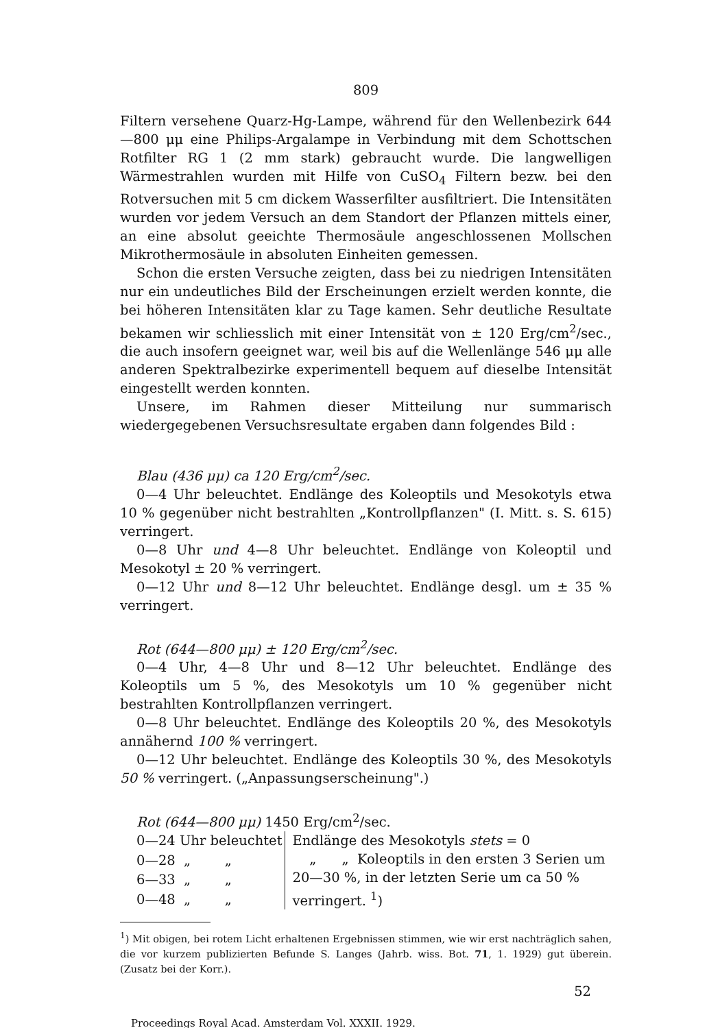809
Filtern versehene Quarz-Hg-Lampe, während für den Wellenbezirk 644—800 μμ eine Philips-Argalampe in Verbindung mit dem Schottschen Rotfilter RG 1 (2 mm stark) gebraucht wurde. Die langwelligen Wärmestrahlen wurden mit Hilfe von CuSO<sub>4</sub> Filtern bezw. bei den Rotversuchen mit 5 cm dickem Wasserfilter ausfiltriert. Die Intensitäten wurden vor jedem Versuch an dem Standort der Pflanzen mittels einer, an eine absolut geeichte Thermosäule angeschlossenen Mollschen Mikrothermosäule in absoluten Einheiten gemessen.
Schon die ersten Versuche zeigten, dass bei zu niedrigen Intensitäten nur ein undeutliches Bild der Erscheinungen erzielt werden konnte, die bei höheren Intensitäten klar zu Tage kamen. Sehr deutliche Resultate bekamen wir schliesslich mit einer Intensität von ± 120 Erg/cm<sup>2</sup>/sec., die auch insofern geeignet war, weil bis auf die Wellenlänge 546 μμ alle anderen Spektralbezirke experimentell bequem auf dieselbe Intensität eingestellt werden konnten.
Unsere, im Rahmen dieser Mitteilung nur summarisch wiedergegebenen Versuchsresultate ergaben dann folgendes Bild :
Blau (436 μμ) ca 120 Erg/cm<sup>2</sup>/sec.
0—4 Uhr beleuchtet. Endlänge des Koleoptils und Mesokotyls etwa 10 % gegenüber nicht bestrahlten „Kontrollpflanzen" (I. Mitt. s. S. 615) verringert.
0—8 Uhr und 4—8 Uhr beleuchtet. Endlänge von Koleoptil und Mesokotyl ± 20 % verringert.
0—12 Uhr und 8—12 Uhr beleuchtet. Endlänge desgl. um ± 35 % verringert.
Rot (644—800 μμ) ± 120 Erg/cm<sup>2</sup>/sec.
0—4 Uhr, 4—8 Uhr und 8—12 Uhr beleuchtet. Endlänge des Koleoptils um 5 %, des Mesokotyls um 10 % gegenüber nicht bestrahlten Kontrollpflanzen verringert.
0—8 Uhr beleuchtet. Endlänge des Koleoptils 20 %, des Mesokotyls annähernd 100 % verringert.
0—12 Uhr beleuchtet. Endlänge des Koleoptils 30 %, des Mesokotyls 50 % verringert. („Anpassungserscheinung".)
Rot (644—800 μμ) 1450 Erg/cm<sup>2</sup>/sec.
| 0—24 Uhr beleuchtet | Endlänge des Mesokotyls stets = 0 „ „ Koleoptils in den ersten 3 Serien um 20—30 %, in der letzten Serie um ca 50 % verringert. <sup>1</sup>) |
| 0—28 „ „ | |
| 6—33 „ „ | |
| 0—48 „ „ | |
<sup>1</sup>) Mit obigen, bei rotem Licht erhaltenen Ergebnissen stimmen, wie wir erst nachträglich sahen, die vor kurzem publizierten Befunde S. Langes (Jahrb. wiss. Bot. 71, 1. 1929) gut überein. (Zusatz bei der Korr.).
52
Proceedings Royal Acad. Amsterdam Vol. XXXII. 1929.